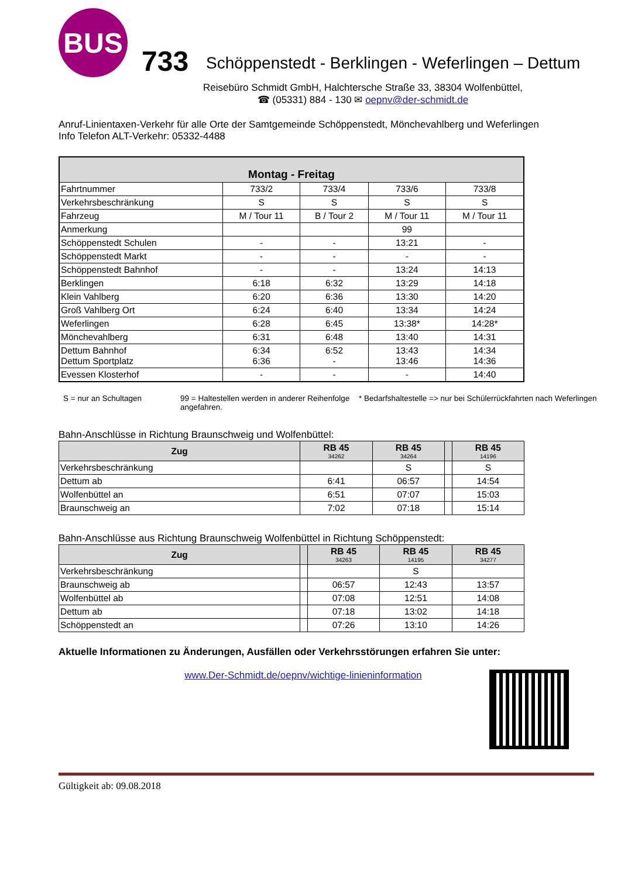BUS
733
Schöppenstedt - Berklingen - Weferlingen – Dettum
Reisebüro Schmidt GmbH, Halchtersche Straße 33, 38304 Wolfenbüttel,
☎ (05331) 884 - 130 ✉ oepnv@der-schmidt.de
Anruf-Linientaxen-Verkehr für alle Orte der Samtgemeinde Schöppenstedt, Mönchevahlberg und Weferlingen
Info Telefon ALT-Verkehr: 05332-4488
| Montag - Freitag | | | | |
| --- | --- | --- | --- | --- |
| Fahrtnummer | 733/2 | 733/4 | 733/6 | 733/8 |
| Verkehrsbeschränkung | S | S | S | S |
| Fahrzeug | M / Tour 11 | B / Tour 2 | M / Tour 11 | M / Tour 11 |
| Anmerkung | | | 99 | |
| Schöppenstedt Schulen | - | - | 13:21 | - |
| Schöppenstedt Markt | - | - | - | - |
| Schöppenstedt Bahnhof | - | - | 13:24 | 14:13 |
| Berklingen | 6:18 | 6:32 | 13:29 | 14:18 |
| Klein Vahlberg | 6:20 | 6:36 | 13:30 | 14:20 |
| Groß Vahlberg Ort | 6:24 | 6:40 | 13:34 | 14:24 |
| Weferlingen | 6:28 | 6:45 | 13:38* | 14:28* |
| Mönchevahlberg | 6:31 | 6:48 | 13:40 | 14:31 |
| Dettum Bahnhof Dettum Sportplatz | 6:34 6:36 | 6:52 - | 13:43 13:46 | 14:34 14:36 |
| Evessen Klosterhof | - | - | - | 14:40 |
S = nur an Schultagen 99 = Haltestellen werden in anderer Reihenfolge angefahren.
* Bedarfshaltestelle => nur bei Schülerrückfahrten nach Weferlingen
Bahn-Anschlüsse in Richtung Braunschweig und Wolfenbüttel:
| Zug | RB 45 34262 | RB 45 34264 | | RB 45 14196 |
| --- | --- | --- | --- | --- |
| Verkehrsbeschränkung | | S | | S |
| Dettum ab | 6:41 | 06:57 | | 14:54 |
| Wolfenbüttel an | 6:51 | 07:07 | | 15:03 |
| Braunschweig an | 7:02 | 07:18 | | 15:14 |
Bahn-Anschlüsse aus Richtung Braunschweig Wolfenbüttel in Richtung Schöppenstedt:
| Zug | | RB 45 34263 | RB 45 14195 | RB 45 34277 |
| --- | --- | --- | --- | --- |
| Verkehrsbeschränkung | | | S | |
| Braunschweig ab | | 06:57 | 12:43 | 13:57 |
| Wolfenbüttel ab | | 07:08 | 12:51 | 14:08 |
| Dettum ab | | 07:18 | 13:02 | 14:18 |
| Schöppenstedt an | | 07:26 | 13:10 | 14:26 |
Aktuelle Informationen zu Änderungen, Ausfällen oder Verkehrsstörungen erfahren Sie unter:
www.Der-Schmidt.de/oepnv/wichtige-linieninformation
Gültigkeit ab: 09.08.2018